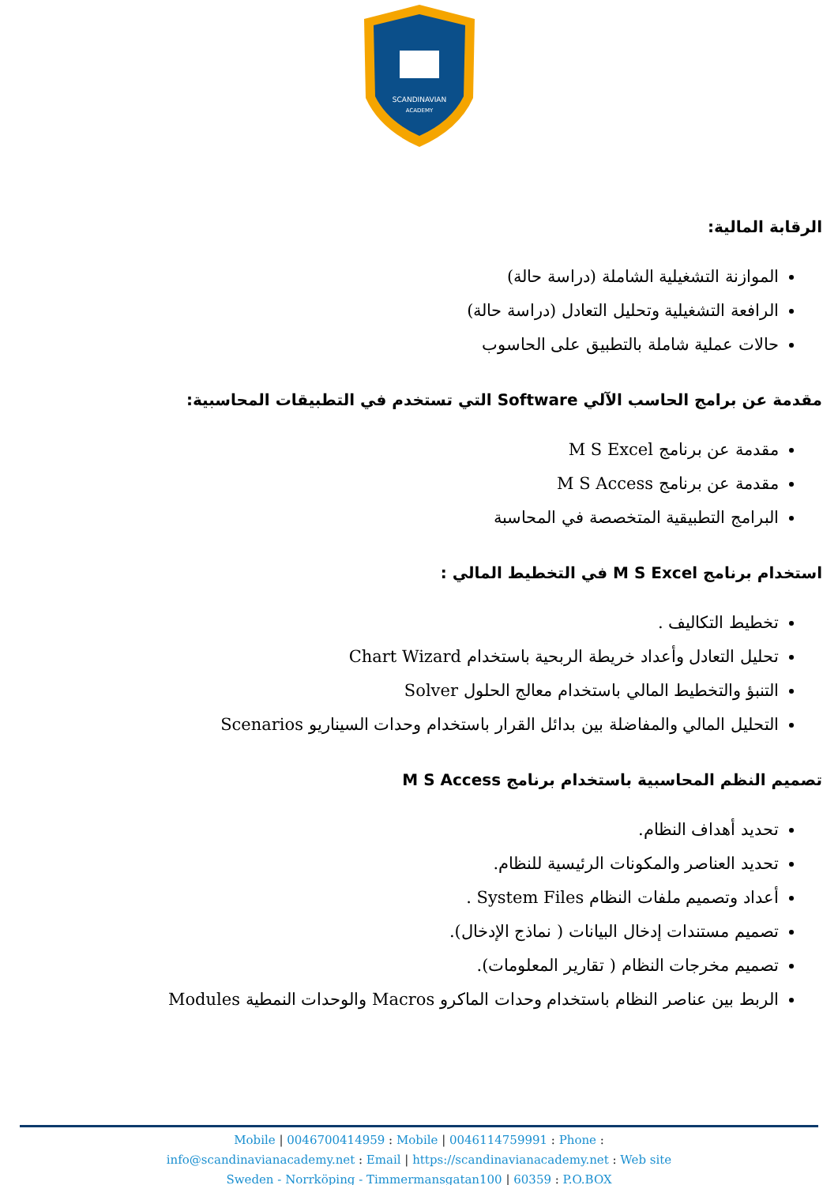SCANDINAVIAN
ACADEMY
الرقابة المالية:
الموازنة التشغيلية الشاملة (دراسة حالة)
الرافعة التشغيلية وتحليل التعادل (دراسة حالة)
حالات عملية شاملة بالتطبيق على الحاسوب
مقدمة عن برامج الحاسب الآلي Software التي تستخدم في التطبيقات المحاسبية:
مقدمة عن برنامج M S Excel
مقدمة عن برنامج M S Access
البرامج التطبيقية المتخصصة في المحاسبة
استخدام برنامج M S Excel في التخطيط المالي :
تخطيط التكاليف .
تحليل التعادل وأعداد خريطة الربحية باستخدام Chart Wizard
التنبؤ والتخطيط المالي باستخدام معالج الحلول Solver
التحليل المالي والمفاضلة بين بدائل القرار باستخدام وحدات السيناريو Scenarios
تصميم النظم المحاسبية باستخدام برنامج M S Access
تحديد أهداف النظام.
تحديد العناصر والمكونات الرئيسية للنظام.
أعداد وتصميم ملفات النظام System Files .
تصميم مستندات إدخال البيانات ( نماذج الإدخال).
تصميم مخرجات النظام ( تقارير المعلومات).
الربط بين عناصر النظام باستخدام وحدات الماكرو Macros والوحدات النمطية Modules
Mobile | 0046700414959 : Mobile | 0046114759991 : Phone :
info@scandinavianacademy.net : Email | https://scandinavianacademy.net : Web site
Sweden - Norrköping - Timmermansgatan100 | 60359 : P.O.BOX